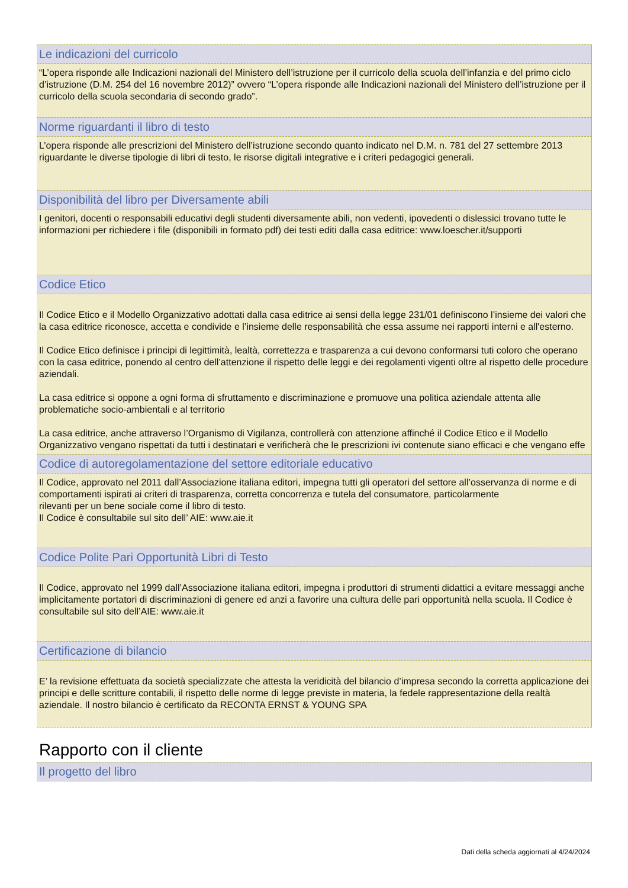Le indicazioni del curricolo
“L’opera risponde alle Indicazioni nazionali del Ministero dell’istruzione per il curricolo della scuola dell’infanzia e del primo ciclo d’istruzione (D.M. 254 del 16 novembre 2012)” ovvero “L’opera risponde alle Indicazioni nazionali del Ministero dell’istruzione per il curricolo della scuola secondaria di secondo grado”.
Norme riguardanti il libro di testo
L’opera risponde alle prescrizioni del Ministero dell’istruzione secondo quanto indicato nel D.M. n. 781 del 27 settembre 2013 riguardante le diverse tipologie di libri di testo, le risorse digitali integrative e i criteri pedagogici generali.
Disponibilità del libro per Diversamente abili
I genitori, docenti o responsabili educativi degli studenti diversamente abili, non vedenti, ipovedenti o dislessici trovano tutte le informazioni per richiedere i file (disponibili in formato pdf) dei testi editi dalla casa editrice: www.loescher.it/supporti
Codice Etico
Il Codice Etico e il Modello Organizzativo adottati dalla casa editrice ai sensi della legge 231/01 definiscono l’insieme dei valori che la casa editrice riconosce, accetta e condivide e l’insieme delle responsabilità che essa assume nei rapporti interni e all'esterno.
Il Codice Etico definisce i principi di legittimità, lealtà, correttezza e trasparenza a cui devono conformarsi tuti coloro che operano con la casa editrice, ponendo al centro dell’attenzione il rispetto delle leggi e dei regolamenti vigenti oltre al rispetto delle procedure aziendali.
La casa editrice si oppone a ogni forma di sfruttamento e discriminazione e promuove una politica aziendale attenta alle problematiche socio-ambientali e al territorio
La casa editrice, anche attraverso l’Organismo di Vigilanza, controllerà con attenzione affinché il Codice Etico e il Modello Organizzativo vengano rispettati da tutti i destinatari e verificherà che le prescrizioni ivi contenute siano efficaci e che vengano effe
Codice di autoregolamentazione del settore editoriale educativo
Il Codice, approvato nel 2011 dall’Associazione italiana editori, impegna tutti gli operatori del settore all’osservanza di norme e di comportamenti ispirati ai criteri di trasparenza, corretta concorrenza e tutela del consumatore, particolarmente
rilevanti per un bene sociale come il libro di testo.
Il Codice è consultabile sul sito dell’ AIE: www.aie.it
Codice Polite Pari Opportunità Libri di Testo
Il Codice, approvato nel 1999 dall’Associazione italiana editori, impegna i produttori di strumenti didattici a evitare messaggi anche implicitamente portatori di discriminazioni di genere ed anzi a favorire una cultura delle pari opportunità nella scuola. Il Codice è consultabile sul sito dell’AIE: www.aie.it
Certificazione di bilancio
E’ la revisione effettuata da società specializzate che attesta la veridicità del bilancio d’impresa secondo la corretta applicazione dei principi e delle scritture contabili, il rispetto delle norme di legge previste in materia, la fedele rappresentazione della realtà aziendale. Il nostro bilancio è certificato da RECONTA ERNST & YOUNG SPA
Rapporto con il cliente
Il progetto del libro
Dati della scheda aggiornati al 4/24/2024